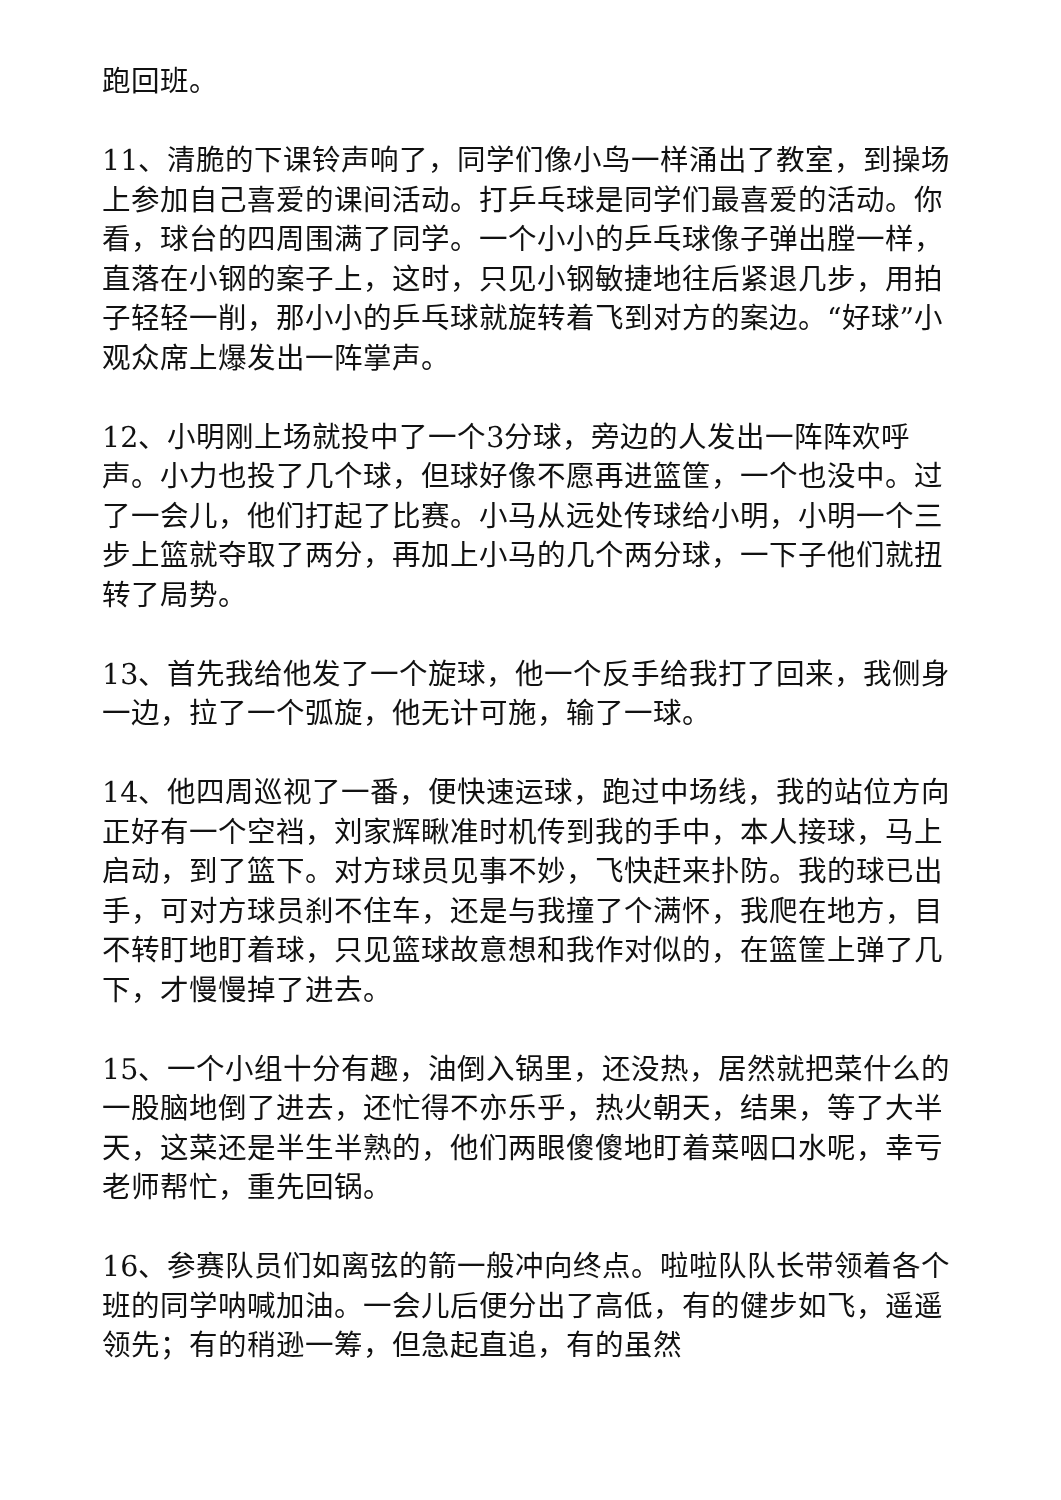跑回班。
11、清脆的下课铃声响了，同学们像小鸟一样涌出了教室，到操场上参加自己喜爱的课间活动。打乒乓球是同学们最喜爱的活动。你看，球台的四周围满了同学。一个小小的乒乓球像子弹出膛一样，直落在小钢的案子上，这时，只见小钢敏捷地往后紧退几步，用拍子轻轻一削，那小小的乒乓球就旋转着飞到对方的案边。“好球”小观众席上爆发出一阵掌声。
12、小明刚上场就投中了一个3分球，旁边的人发出一阵阵欢呼声。小力也投了几个球，但球好像不愿再进篮筐，一个也没中。过了一会儿，他们打起了比赛。小马从远处传球给小明，小明一个三步上篮就夺取了两分，再加上小马的几个两分球，一下子他们就扭转了局势。
13、首先我给他发了一个旋球，他一个反手给我打了回来，我侧身一边，拉了一个弧旋，他无计可施，输了一球。
14、他四周巡视了一番，便快速运球，跑过中场线，我的站位方向正好有一个空裆，刘家辉瞅准时机传到我的手中，本人接球，马上启动，到了篮下。对方球员见事不妙，飞快赶来扑防。我的球已出手，可对方球员刹不住车，还是与我撞了个满怀，我爬在地方，目不转盯地盯着球，只见篮球故意想和我作对似的，在篮筐上弹了几下，才慢慢掉了进去。
15、一个小组十分有趣，油倒入锅里，还没热，居然就把菜什么的一股脑地倒了进去，还忙得不亦乐乎，热火朝天，结果，等了大半天，这菜还是半生半熟的，他们两眼傻傻地盯着菜咽口水呢，幸亏老师帮忙，重先回锅。
16、参赛队员们如离弦的箭一般冲向终点。啦啦队队长带领着各个班的同学呐喊加油。一会儿后便分出了高低，有的健步如飞，遥遥领先；有的稍逊一筹，但急起直追，有的虽然